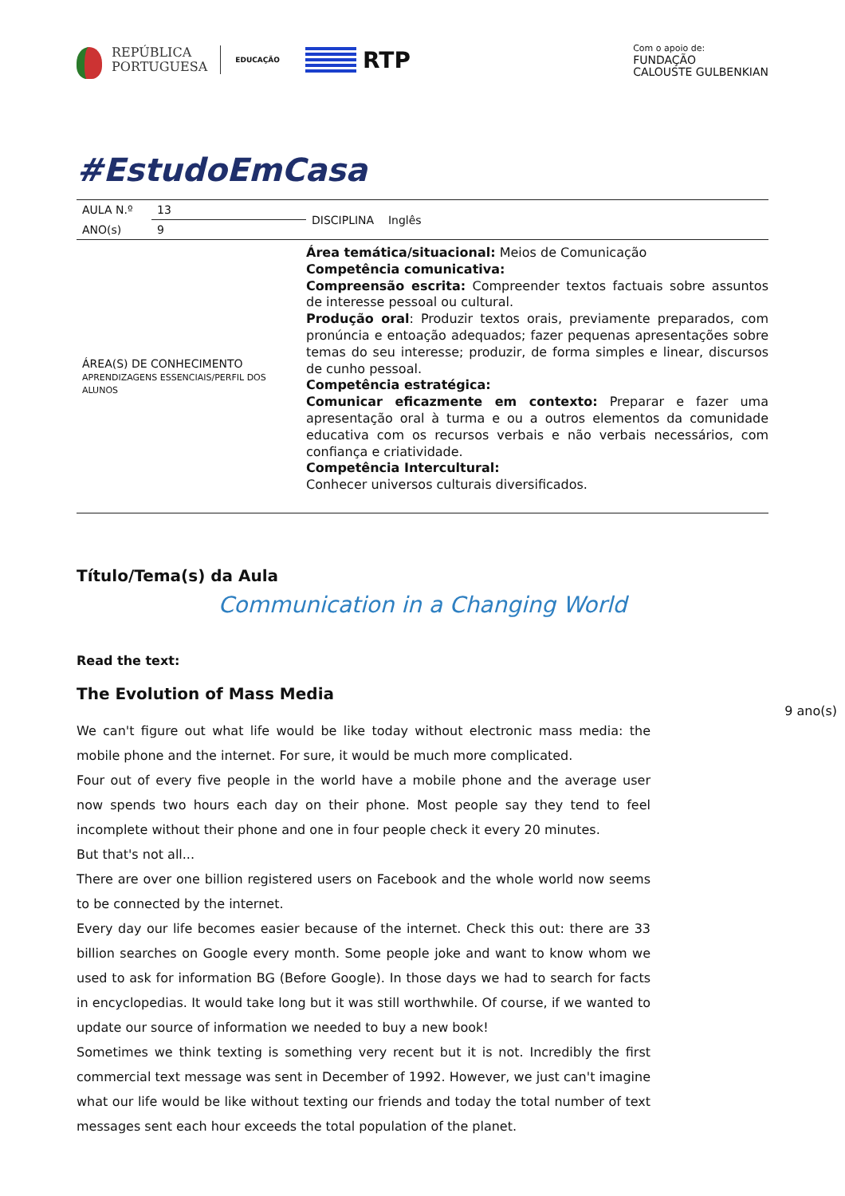REPÚBLICA
PORTUGUESA
EDUCAÇÃO
RTP
Com o apoio de:
FUNDAÇÃO
CALOUSTE GULBENKIAN
#EstudoEmCasa
| AULA N.º | 13 | DISCIPLINA Inglês |
| ANO(s) | 9 | |
| ÁREA(S) DE CONHECIMENTO APRENDIZAGENS ESSENCIAIS/PERFIL DOS ALUNOS | | Área temática/situacional: Meios de Comunicação Competência comunicativa: Compreensão escrita: Compreender textos factuais sobre assuntos de interesse pessoal ou cultural. Produção oral : Produzir textos orais, previamente preparados, com pronúncia e entoação adequados; fazer pequenas apresentações sobre temas do seu interesse; produzir, de forma simples e linear, discursos de cunho pessoal. Competência estratégica: Comunicar eficazmente em contexto: Preparar e fazer uma apresentação oral à turma e ou a outros elementos da comunidade educativa com os recursos verbais e não verbais necessários, com confiança e criatividade. Competência Intercultural: Conhecer universos culturais diversificados. |
Título/Tema(s) da Aula
Communication in a Changing World
Read the text:
The Evolution of Mass Media
9 ano(s)
We can't figure out what life would be like today without electronic mass media: the mobile phone and the internet. For sure, it would be much more complicated.
Four out of every five people in the world have a mobile phone and the average user now spends two hours each day on their phone. Most people say they tend to feel incomplete without their phone and one in four people check it every 20 minutes.
But that's not all...
There are over one billion registered users on Facebook and the whole world now seems to be connected by the internet.
Every day our life becomes easier because of the internet. Check this out: there are 33 billion searches on Google every month. Some people joke and want to know whom we used to ask for information BG (Before Google). In those days we had to search for facts in encyclopedias. It would take long but it was still worthwhile. Of course, if we wanted to update our source of information we needed to buy a new book!
Sometimes we think texting is something very recent but it is not. Incredibly the first commercial text message was sent in December of 1992. However, we just can't imagine what our life would be like without texting our friends and today the total number of text messages sent each hour exceeds the total population of the planet.